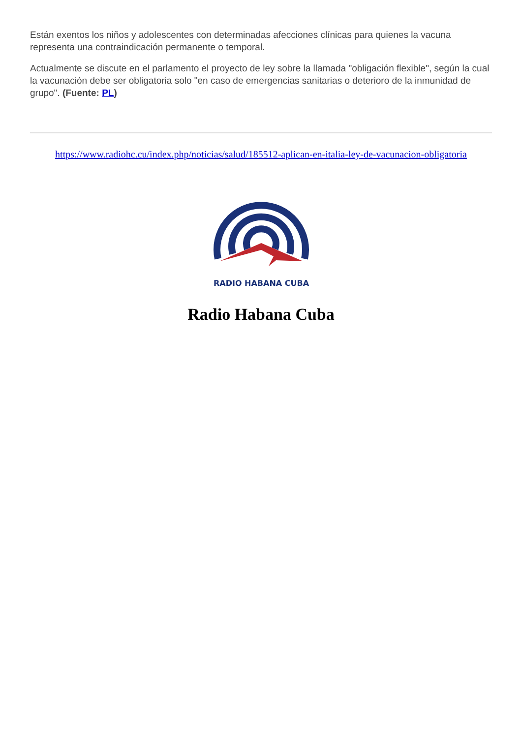Están exentos los niños y adolescentes con determinadas afecciones clínicas para quienes la vacuna representa una contraindicación permanente o temporal.
Actualmente se discute en el parlamento el proyecto de ley sobre la llamada "obligación flexible", según la cual la vacunación debe ser obligatoria solo "en caso de emergencias sanitarias o deterioro de la inmunidad de grupo". (Fuente: PL)
https://www.radiohc.cu/index.php/noticias/salud/185512-aplican-en-italia-ley-de-vacunacion-obligatoria
RADIO HABANA CUBA
Radio Habana Cuba